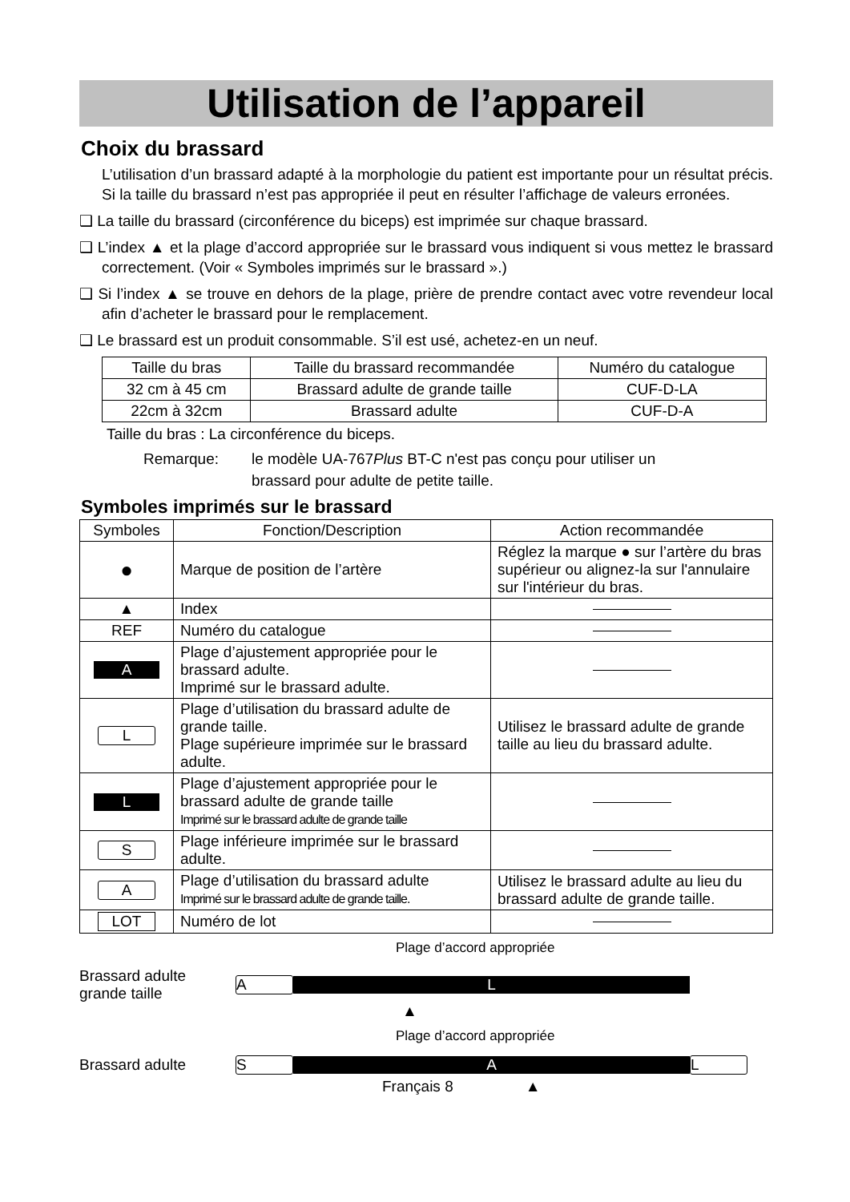Utilisation de l’appareil
Choix du brassard
L’utilisation d’un brassard adapté à la morphologie du patient est importante pour un résultat précis. Si la taille du brassard n’est pas appropriée il peut en résulter l’affichage de valeurs erronées.
❑ La taille du brassard (circonférence du biceps) est imprimée sur chaque brassard.
❑ L’index ▲ et la plage d’accord appropriée sur le brassard vous indiquent si vous mettez le brassard correctement. (Voir « Symboles imprimés sur le brassard ».)
❑ Si l’index ▲ se trouve en dehors de la plage, prière de prendre contact avec votre revendeur local afin d’acheter le brassard pour le remplacement.
❑ Le brassard est un produit consommable. S’il est usé, achetez-en un neuf.
| Taille du bras | Taille du brassard recommandée | Numéro du catalogue |
| --- | --- | --- |
| 32 cm à 45 cm | Brassard adulte de grande taille | CUF-D-LA |
| 22cm à 32cm | Brassard adulte | CUF-D-A |
Taille du bras : La circonférence du biceps.
Remarque: le modèle UA-767Plus BT-C n'est pas conçu pour utiliser un
brassard pour adulte de petite taille.
Symboles imprimés sur le brassard
| Symboles | Fonction/Description | Action recommandée |
| --- | --- | --- |
| ● | Marque de position de l’artère | Réglez la marque ● sur l’artère du bras supérieur ou alignez-la sur l'annulaire sur l'intérieur du bras. |
| ▲ | Index | |
| REF | Numéro du catalogue | |
| A | Plage d’ajustement appropriée pour le brassard adulte. Imprimé sur le brassard adulte. | |
| L | Plage d’utilisation du brassard adulte de grande taille. Plage supérieure imprimée sur le brassard adulte. | Utilisez le brassard adulte de grande taille au lieu du brassard adulte. |
| L | Plage d’ajustement appropriée pour le brassard adulte de grande taille Imprimé sur le brassard adulte de grande taille | |
| S | Plage inférieure imprimée sur le brassard adulte. | |
| A | Plage d’utilisation du brassard adulte Imprimé sur le brassard adulte de grande taille. | Utilisez le brassard adulte au lieu du brassard adulte de grande taille. |
| LOT | Numéro de lot | |
Plage d’accord appropriée
Brassard adulte
grande taille A L
▲
Plage d’accord appropriée
Brassard adulte S A L
Français 8 ▲